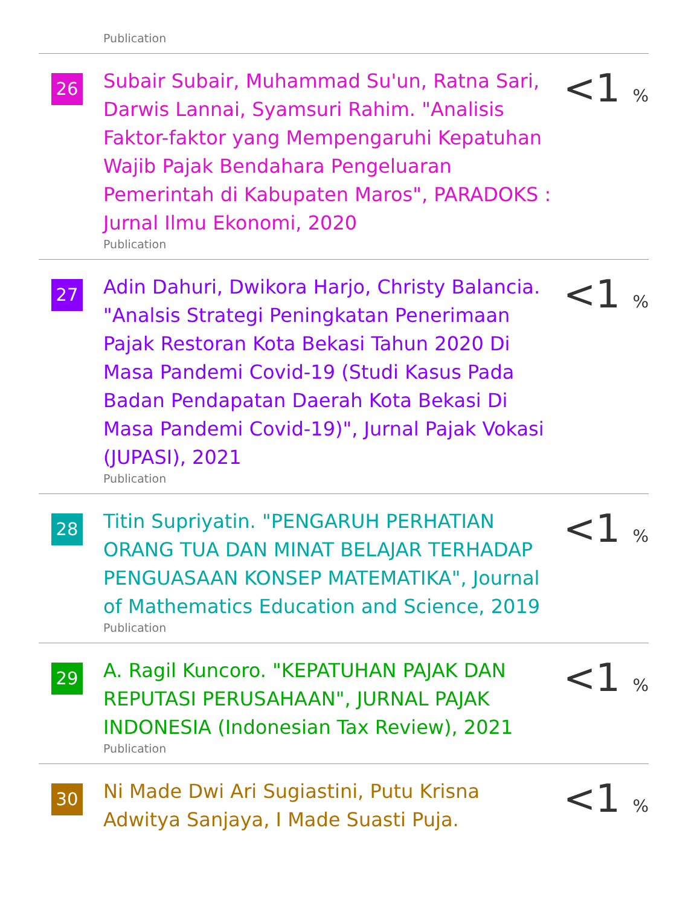Publication
| 26 | Subair Subair, Muhammad Su'un, Ratna Sari, Darwis Lannai, Syamsuri Rahim. "Analisis Faktor-faktor yang Mempengaruhi Kepatuhan Wajib Pajak Bendahara Pengeluaran Pemerintah di Kabupaten Maros", PARADOKS : Jurnal Ilmu Ekonomi, 2020 Publication | <1 <sub>%</sub> |
| 27 | Adin Dahuri, Dwikora Harjo, Christy Balancia. "Analsis Strategi Peningkatan Penerimaan Pajak Restoran Kota Bekasi Tahun 2020 Di Masa Pandemi Covid-19 (Studi Kasus Pada Badan Pendapatan Daerah Kota Bekasi Di Masa Pandemi Covid-19)", Jurnal Pajak Vokasi (JUPASI), 2021 Publication | <1 <sub>%</sub> |
| 28 | Titin Supriyatin. "PENGARUH PERHATIAN ORANG TUA DAN MINAT BELAJAR TERHADAP PENGUASAAN KONSEP MATEMATIKA", Journal of Mathematics Education and Science, 2019 Publication | <1 <sub>%</sub> |
| 29 | A. Ragil Kuncoro. "KEPATUHAN PAJAK DAN REPUTASI PERUSAHAAN", JURNAL PAJAK INDONESIA (Indonesian Tax Review), 2021 Publication | <1 <sub>%</sub> |
| 30 | Ni Made Dwi Ari Sugiastini, Putu Krisna Adwitya Sanjaya, I Made Suasti Puja. | <1 <sub>%</sub> |